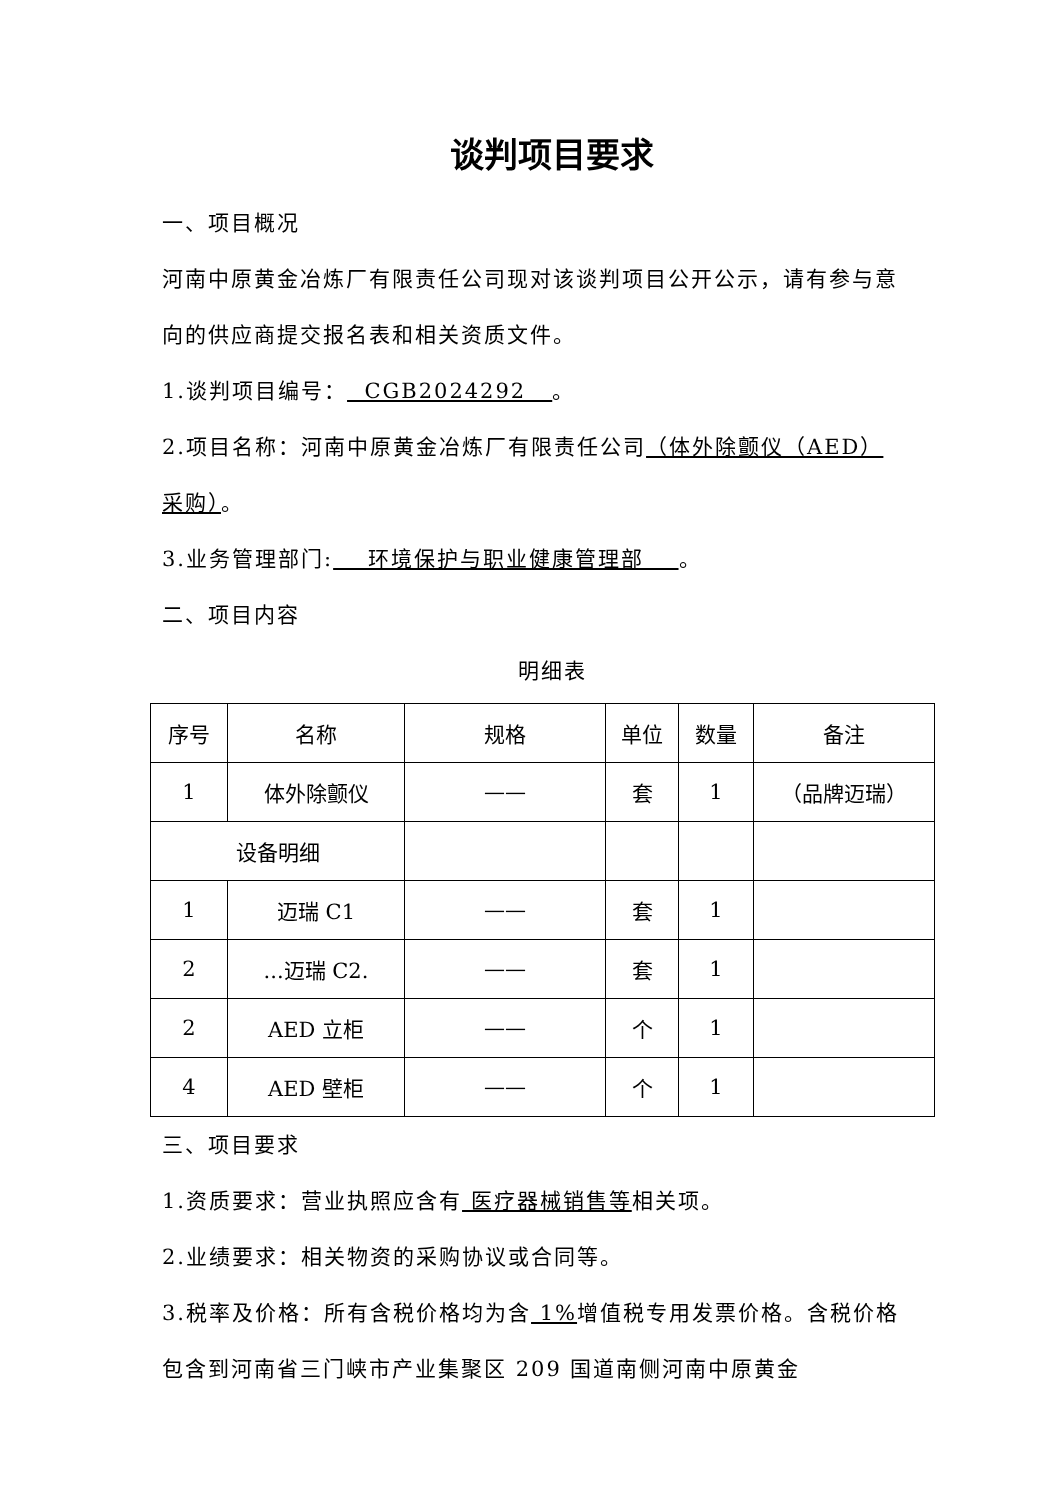谈判项目要求
一、项目概况
河南中原黄金冶炼厂有限责任公司现对该谈判项目公开公示，请有参与意向的供应商提交报名表和相关资质文件。
1.谈判项目编号： CGB2024292 。
2.项目名称：河南中原黄金冶炼厂有限责任公司（体外除颤仪（AED）采购）。
3.业务管理部门: 环境保护与职业健康管理部 。
二、项目内容
明细表
| 序号 | 名称 | 规格 | 单位 | 数量 | 备注 |
| --- | --- | --- | --- | --- | --- |
| 1 | 体外除颤仪 | —— | 套 | 1 | （品牌迈瑞） |
| 设备明细 | | | | | |
| 1 | 迈瑞 C1 | —— | 套 | 1 | |
| 2 | ...迈瑞 C2. | —— | 套 | 1 | |
| 2 | AED 立柜 | —— | 个 | 1 | |
| 4 | AED 壁柜 | —— | 个 | 1 | |
三、项目要求
1.资质要求：营业执照应含有 医疗器械销售等相关项。
2.业绩要求：相关物资的采购协议或合同等。
3.税率及价格：所有含税价格均为含 1% 增值税专用发票价格。含税价格包含到河南省三门峡市产业集聚区 209 国道南侧河南中原黄金